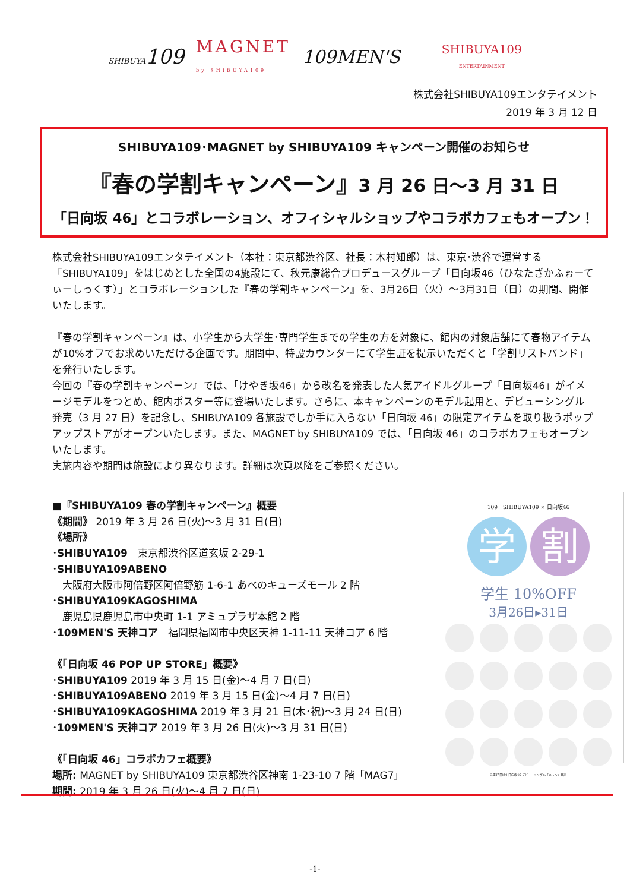SHIBUYA109 MAGNET
by SHIBUYA109 109MEN'S SHIBUYA109
ENTERTAINMENT
株式会社SHIBUYA109エンタテイメント
2019 年 3 月 12 日
SHIBUYA109･MAGNET by SHIBUYA109 キャンペーン開催のお知らせ
『春の学割キャンペーン』3 月 26 日～3 月 31 日
「日向坂 46」とコラボレーション、オフィシャルショップやコラボカフェもオープン！
株式会社SHIBUYA109エンタテイメント（本社：東京都渋谷区、社長：木村知郎）は、東京･渋谷で運営する「SHIBUYA109」をはじめとした全国の4施設にて、秋元康総合プロデュースグループ「日向坂46（ひなたざかふぉーてぃーしっくす）」とコラボレーションした『春の学割キャンペーン』を、3月26日（火）～3月31日（日）の期間、開催いたします。
『春の学割キャンペーン』は、小学生から大学生･専門学生までの学生の方を対象に、館内の対象店舗にて春物アイテムが10%オフでお求めいただける企画です。期間中、特設カウンターにて学生証を提示いただくと「学割リストバンド」を発行いたします。
今回の『春の学割キャンペーン』では、「けやき坂46」から改名を発表した人気アイドルグループ「日向坂46」がイメージモデルをつとめ、館内ポスター等に登場いたします。さらに、本キャンペーンのモデル起用と、デビューシングル発売（3 月 27 日）を記念し、SHIBUYA109 各施設でしか手に入らない「日向坂 46」の限定アイテムを取り扱うポップアップストアがオープンいたします。また、MAGNET by SHIBUYA109 では、「日向坂 46」のコラボカフェもオープンいたします。
実施内容や期間は施設により異なります。詳細は次頁以降をご参照ください。
■『SHIBUYA109 春の学割キャンペーン』概要
《期間》 2019 年 3 月 26 日(火)～3 月 31 日(日)
《場所》
･SHIBUYA109　東京都渋谷区道玄坂 2-29-1
･SHIBUYA109ABENO
　大阪府大阪市阿倍野区阿倍野筋 1-6-1 あべのキューズモール 2 階
･SHIBUYA109KAGOSHIMA
　鹿児島県鹿児島市中央町 1-1 アミュプラザ本館 2 階
･109MEN'S 天神コア　福岡県福岡市中央区天神 1-11-11 天神コア 6 階
《「日向坂 46 POP UP STORE」概要》
･SHIBUYA109 2019 年 3 月 15 日(金)～4 月 7 日(日)
･SHIBUYA109ABENO 2019 年 3 月 15 日(金)～4 月 7 日(日)
･SHIBUYA109KAGOSHIMA 2019 年 3 月 21 日(木･祝)～3 月 24 日(日)
･109MEN'S 天神コア 2019 年 3 月 26 日(火)～3 月 31 日(日)
《「日向坂 46」コラボカフェ概要》
場所: MAGNET by SHIBUYA109 東京都渋谷区神南 1-23-10 7 階「MAG7」
期間: 2019 年 3 月 26 日(火)～4 月 7 日(日)
109　SHIBUYA109 × 日向坂46
学 割
学生 10%OFF
3月26日▸31日
3月27日(水) 日向坂46 デビューシングル「キュン」発売
-1-